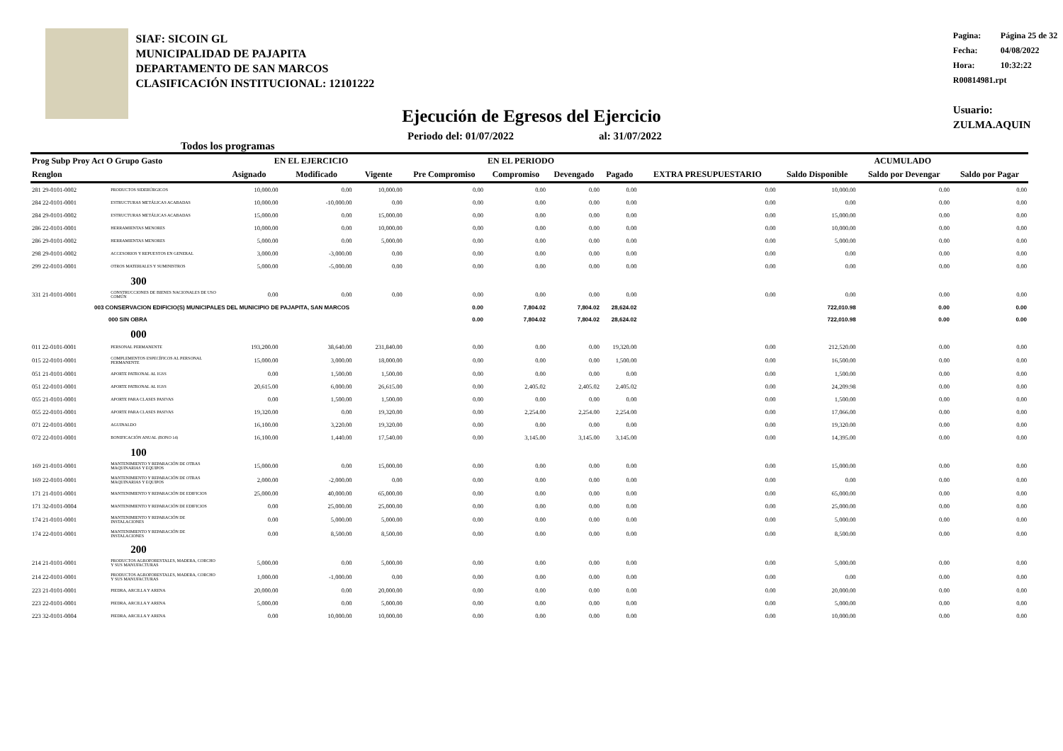SIAF: SICOIN GL
MUNICIPALIDAD DE PAJAPITA
DEPARTAMENTO DE SAN MARCOS
CLASIFICACIÓN INSTITUCIONAL: 12101222
Pagina: Página 25 de 32
Fecha: 04/08/2022
Hora: 10:32:22
R00814981.rpt
Usuario: ZULMA.AQUIN
Ejecución de Egresos del Ejercicio
Todos los programas
Periodo del: 01/07/2022 al: 31/07/2022
| Prog Subp Proy Act O Grupo Gasto | | EN EL EJERCICIO | | | EN EL PERIODO | | | | EXTRA PRESUPUESTARIO | ACUMULADO | | |
| --- | --- | --- | --- | --- | --- | --- | --- | --- | --- | --- | --- | --- |
| Renglon | | Asignado | Modificado | Vigente | Pre Compromiso | Compromiso | Devengado | Pagado | | Saldo Disponible | Saldo por Devengar | Saldo por Pagar |
| 281 29-0101-0002 | PRODUCTOS SIDERÚRGICOS | 10,000.00 | 0.00 | 10,000.00 | 0.00 | 0.00 | 0.00 | 0.00 | 0.00 | 10,000.00 | 0.00 | 0.00 |
| 284 22-0101-0001 | ESTRUCTURAS METÁLICAS ACABADAS | 10,000.00 | -10,000.00 | 0.00 | 0.00 | 0.00 | 0.00 | 0.00 | 0.00 | 0.00 | 0.00 | 0.00 |
| 284 29-0101-0002 | ESTRUCTURAS METÁLICAS ACABADAS | 15,000.00 | 0.00 | 15,000.00 | 0.00 | 0.00 | 0.00 | 0.00 | 0.00 | 15,000.00 | 0.00 | 0.00 |
| 286 22-0101-0001 | HERRAMIENTAS MENORES | 10,000.00 | 0.00 | 10,000.00 | 0.00 | 0.00 | 0.00 | 0.00 | 0.00 | 10,000.00 | 0.00 | 0.00 |
| 286 29-0101-0002 | HERRAMIENTAS MENORES | 5,000.00 | 0.00 | 5,000.00 | 0.00 | 0.00 | 0.00 | 0.00 | 0.00 | 5,000.00 | 0.00 | 0.00 |
| 298 29-0101-0002 | ACCESORIOS Y REPUESTOS EN GENERAL | 3,000.00 | -3,000.00 | 0.00 | 0.00 | 0.00 | 0.00 | 0.00 | 0.00 | 0.00 | 0.00 | 0.00 |
| 299 22-0101-0001 | OTROS MATERIALES Y SUMINISTROS | 5,000.00 | -5,000.00 | 0.00 | 0.00 | 0.00 | 0.00 | 0.00 | 0.00 | 0.00 | 0.00 | 0.00 |
| | 300 | | | | | | | | | | | |
| 331 21-0101-0001 | CONSTRUCCIONES DE BIENES NACIONALES DE USO COMÚN | 0.00 | 0.00 | 0.00 | 0.00 | 0.00 | 0.00 | 0.00 | 0.00 | 0.00 | 0.00 | 0.00 |
| 003 CONSERVACION EDIFICIO(S) MUNICIPALES DEL MUNICIPIO DE PAJAPITA, SAN MARCOS | | | | | 0.00 | 7,804.02 | 7,804.02 | 28,624.02 | | 722,010.98 | 0.00 | 0.00 |
| 000 SIN OBRA | | | | | 0.00 | 7,804.02 | 7,804.02 | 28,624.02 | | 722,010.98 | 0.00 | 0.00 |
| | 000 | | | | | | | | | | | |
| 011 22-0101-0001 | PERSONAL PERMANENTE | 193,200.00 | 38,640.00 | 231,840.00 | 0.00 | 0.00 | 0.00 | 19,320.00 | 0.00 | 212,520.00 | 0.00 | 0.00 |
| 015 22-0101-0001 | COMPLEMENTOS ESPECÍFICOS AL PERSONAL PERMANENTE | 15,000.00 | 3,000.00 | 18,000.00 | 0.00 | 0.00 | 0.00 | 1,500.00 | 0.00 | 16,500.00 | 0.00 | 0.00 |
| 051 21-0101-0001 | APORTE PATRONAL AL IGSS | 0.00 | 1,500.00 | 1,500.00 | 0.00 | 0.00 | 0.00 | 0.00 | 0.00 | 1,500.00 | 0.00 | 0.00 |
| 051 22-0101-0001 | APORTE PATRONAL AL IGSS | 20,615.00 | 6,000.00 | 26,615.00 | 0.00 | 2,405.02 | 2,405.02 | 2,405.02 | 0.00 | 24,209.98 | 0.00 | 0.00 |
| 055 21-0101-0001 | APORTE PARA CLASES PASIVAS | 0.00 | 1,500.00 | 1,500.00 | 0.00 | 0.00 | 0.00 | 0.00 | 0.00 | 1,500.00 | 0.00 | 0.00 |
| 055 22-0101-0001 | APORTE PARA CLASES PASIVAS | 19,320.00 | 0.00 | 19,320.00 | 0.00 | 2,254.00 | 2,254.00 | 2,254.00 | 0.00 | 17,066.00 | 0.00 | 0.00 |
| 071 22-0101-0001 | AGUINALDO | 16,100.00 | 3,220.00 | 19,320.00 | 0.00 | 0.00 | 0.00 | 0.00 | 0.00 | 19,320.00 | 0.00 | 0.00 |
| 072 22-0101-0001 | BONIFICACIÓN ANUAL (BONO 14) | 16,100.00 | 1,440.00 | 17,540.00 | 0.00 | 3,145.00 | 3,145.00 | 3,145.00 | 0.00 | 14,395.00 | 0.00 | 0.00 |
| | 100 | | | | | | | | | | | |
| 169 21-0101-0001 | MANTENIMIENTO Y REPARACIÓN DE OTRAS MAQUINARIAS Y EQUIPOS | 15,000.00 | 0.00 | 15,000.00 | 0.00 | 0.00 | 0.00 | 0.00 | 0.00 | 15,000.00 | 0.00 | 0.00 |
| 169 22-0101-0001 | MANTENIMIENTO Y REPARACIÓN DE OTRAS MAQUINARIAS Y EQUIPOS | 2,000.00 | -2,000.00 | 0.00 | 0.00 | 0.00 | 0.00 | 0.00 | 0.00 | 0.00 | 0.00 | 0.00 |
| 171 21-0101-0001 | MANTENIMIENTO Y REPARACIÓN DE EDIFICIOS | 25,000.00 | 40,000.00 | 65,000.00 | 0.00 | 0.00 | 0.00 | 0.00 | 0.00 | 65,000.00 | 0.00 | 0.00 |
| 171 32-0101-0004 | MANTENIMIENTO Y REPARACIÓN DE EDIFICIOS | 0.00 | 25,000.00 | 25,000.00 | 0.00 | 0.00 | 0.00 | 0.00 | 0.00 | 25,000.00 | 0.00 | 0.00 |
| 174 21-0101-0001 | MANTENIMIENTO Y REPARACIÓN DE INSTALACIONES | 0.00 | 5,000.00 | 5,000.00 | 0.00 | 0.00 | 0.00 | 0.00 | 0.00 | 5,000.00 | 0.00 | 0.00 |
| 174 22-0101-0001 | MANTENIMIENTO Y REPARACIÓN DE INSTALACIONES | 0.00 | 8,500.00 | 8,500.00 | 0.00 | 0.00 | 0.00 | 0.00 | 0.00 | 8,500.00 | 0.00 | 0.00 |
| | 200 | | | | | | | | | | | |
| 214 21-0101-0001 | PRODUCTOS AGROFORESTALES, MADERA, CORCHO Y SUS MANUFACTURAS | 5,000.00 | 0.00 | 5,000.00 | 0.00 | 0.00 | 0.00 | 0.00 | 0.00 | 5,000.00 | 0.00 | 0.00 |
| 214 22-0101-0001 | PRODUCTOS AGROFORESTALES, MADERA, CORCHO Y SUS MANUFACTURAS | 1,000.00 | -1,000.00 | 0.00 | 0.00 | 0.00 | 0.00 | 0.00 | 0.00 | 0.00 | 0.00 | 0.00 |
| 223 21-0101-0001 | PIEDRA, ARCILLA Y ARENA | 20,000.00 | 0.00 | 20,000.00 | 0.00 | 0.00 | 0.00 | 0.00 | 0.00 | 20,000.00 | 0.00 | 0.00 |
| 223 22-0101-0001 | PIEDRA, ARCILLA Y ARENA | 5,000.00 | 0.00 | 5,000.00 | 0.00 | 0.00 | 0.00 | 0.00 | 0.00 | 5,000.00 | 0.00 | 0.00 |
| 223 32-0101-0004 | PIEDRA, ARCILLA Y ARENA | 0.00 | 10,000.00 | 10,000.00 | 0.00 | 0.00 | 0.00 | 0.00 | 0.00 | 10,000.00 | 0.00 | 0.00 |